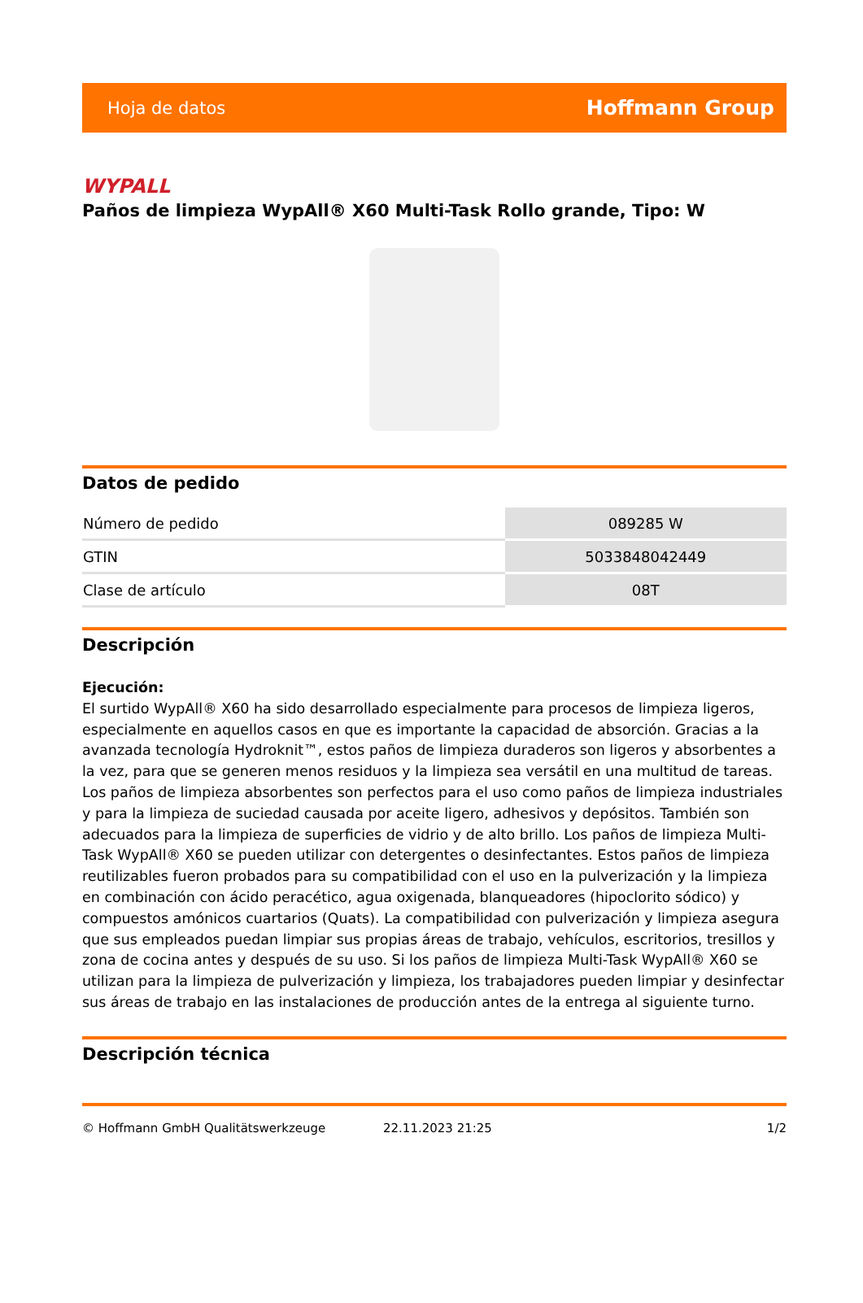Hoja de datos Hoffmann Group
WYPALL
Paños de limpieza WypAll® X60 Multi-Task Rollo grande, Tipo: W
Datos de pedido
| Número de pedido | 089285 W |
| GTIN | 5033848042449 |
| Clase de artículo | 08T |
Descripción
Ejecución:
El surtido WypAll® X60 ha sido desarrollado especialmente para procesos de limpieza ligeros, especialmente en aquellos casos en que es importante la capacidad de absorción. Gracias a la avanzada tecnología Hydroknit™, estos paños de limpieza duraderos son ligeros y absorbentes a la vez, para que se generen menos residuos y la limpieza sea versátil en una multitud de tareas. Los paños de limpieza absorbentes son perfectos para el uso como paños de limpieza industriales y para la limpieza de suciedad causada por aceite ligero, adhesivos y depósitos. También son adecuados para la limpieza de superficies de vidrio y de alto brillo. Los paños de limpieza Multi-Task WypAll® X60 se pueden utilizar con detergentes o desinfectantes. Estos paños de limpieza reutilizables fueron probados para su compatibilidad con el uso en la pulverización y la limpieza en combinación con ácido peracético, agua oxigenada, blanqueadores (hipoclorito sódico) y compuestos amónicos cuartarios (Quats). La compatibilidad con pulverización y limpieza asegura que sus empleados puedan limpiar sus propias áreas de trabajo, vehículos, escritorios, tresillos y zona de cocina antes y después de su uso. Si los paños de limpieza Multi-Task WypAll® X60 se utilizan para la limpieza de pulverización y limpieza, los trabajadores pueden limpiar y desinfectar sus áreas de trabajo en las instalaciones de producción antes de la entrega al siguiente turno.
Descripción técnica
© Hoffmann GmbH Qualitätswerkzeuge 22.11.2023 21:25 1/2